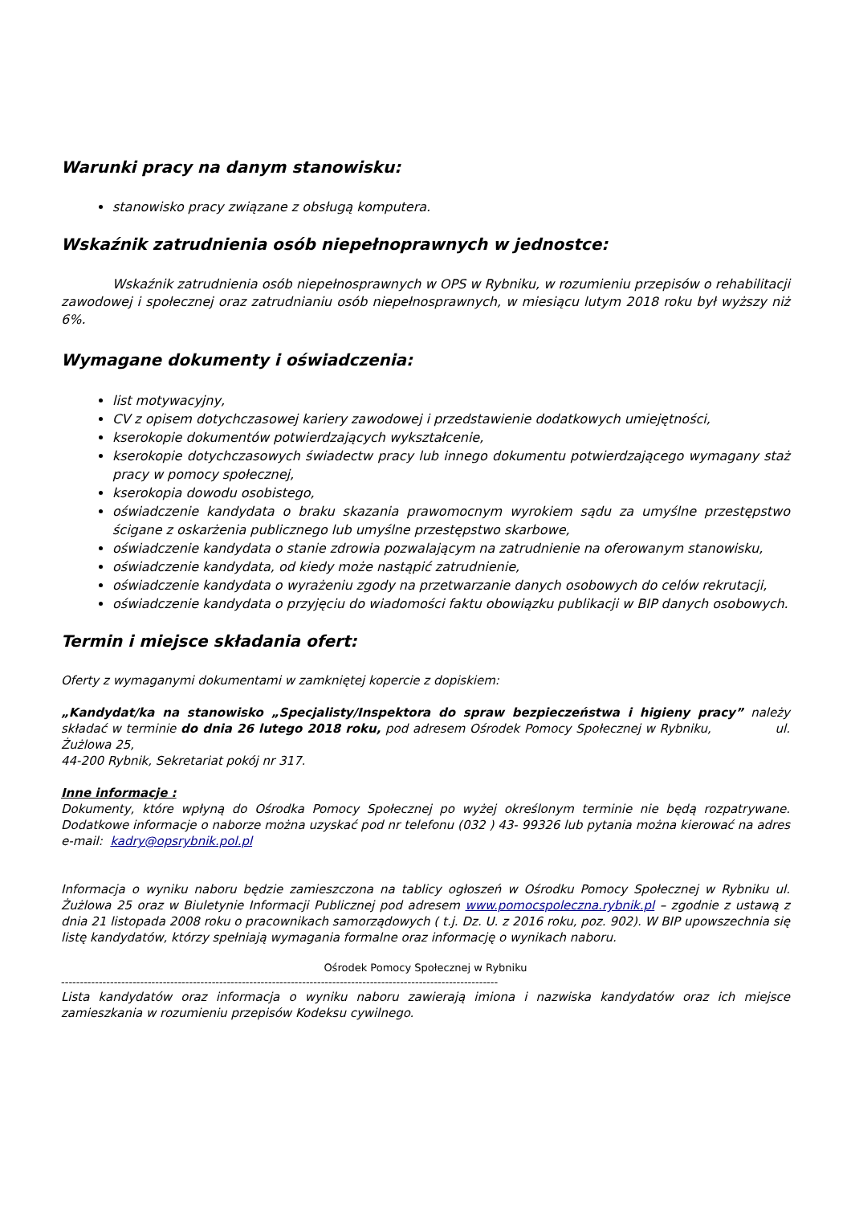Warunki pracy na danym stanowisku:
stanowisko pracy związane z obsługą komputera.
Wskaźnik zatrudnienia osób niepełnoprawnych w jednostce:
Wskaźnik zatrudnienia osób niepełnosprawnych w OPS w Rybniku, w rozumieniu przepisów o rehabilitacji zawodowej i społecznej oraz zatrudnianiu osób niepełnosprawnych, w miesiącu lutym 2018 roku był wyższy niż 6%.
Wymagane dokumenty i oświadczenia:
list motywacyjny,
CV z opisem dotychczasowej kariery zawodowej i przedstawienie dodatkowych umiejętności,
kserokopie dokumentów potwierdzających wykształcenie,
kserokopie dotychczasowych świadectw pracy lub innego dokumentu potwierdzającego wymagany staż pracy w pomocy społecznej,
kserokopia dowodu osobistego,
oświadczenie kandydata o braku skazania prawomocnym wyrokiem sądu za umyślne przestępstwo ścigane z oskarżenia publicznego lub umyślne przestępstwo skarbowe,
oświadczenie kandydata o stanie zdrowia pozwalającym na zatrudnienie na oferowanym stanowisku,
oświadczenie kandydata, od kiedy może nastąpić zatrudnienie,
oświadczenie kandydata o wyrażeniu zgody na przetwarzanie danych osobowych do celów rekrutacji,
oświadczenie kandydata o przyjęciu do wiadomości faktu obowiązku publikacji w BIP danych osobowych.
Termin i miejsce składania ofert:
Oferty z wymaganymi dokumentami w zamkniętej kopercie z dopiskiem:
„Kandydat/ka na stanowisko „Specjalisty/Inspektora do spraw bezpieczeństwa i higieny pracy” należy składać w terminie do dnia 26 lutego 2018 roku, pod adresem Ośrodek Pomocy Społecznej w Rybniku, ul. Żużlowa 25,
44-200 Rybnik, Sekretariat pokój nr 317.
Inne informacje :
Dokumenty, które wpłyną do Ośrodka Pomocy Społecznej po wyżej określonym terminie nie będą rozpatrywane. Dodatkowe informacje o naborze można uzyskać pod nr telefonu (032 ) 43- 99326 lub pytania można kierować na adres e-mail: kadry@opsrybnik.pol.pl
Informacja o wyniku naboru będzie zamieszczona na tablicy ogłoszeń w Ośrodku Pomocy Społecznej w Rybniku ul. Żużlowa 25 oraz w Biuletynie Informacji Publicznej pod adresem www.pomocspoleczna.rybnik.pl – zgodnie z ustawą z dnia 21 listopada 2008 roku o pracownikach samorządowych ( t.j. Dz. U. z 2016 roku, poz. 902). W BIP upowszechnia się listę kandydatów, którzy spełniają wymagania formalne oraz informację o wynikach naboru.
Ośrodek Pomocy Społecznej w Rybniku
--------------------------------------------------------------------------------------------------------------------
Lista kandydatów oraz informacja o wyniku naboru zawierają imiona i nazwiska kandydatów oraz ich miejsce zamieszkania w rozumieniu przepisów Kodeksu cywilnego.